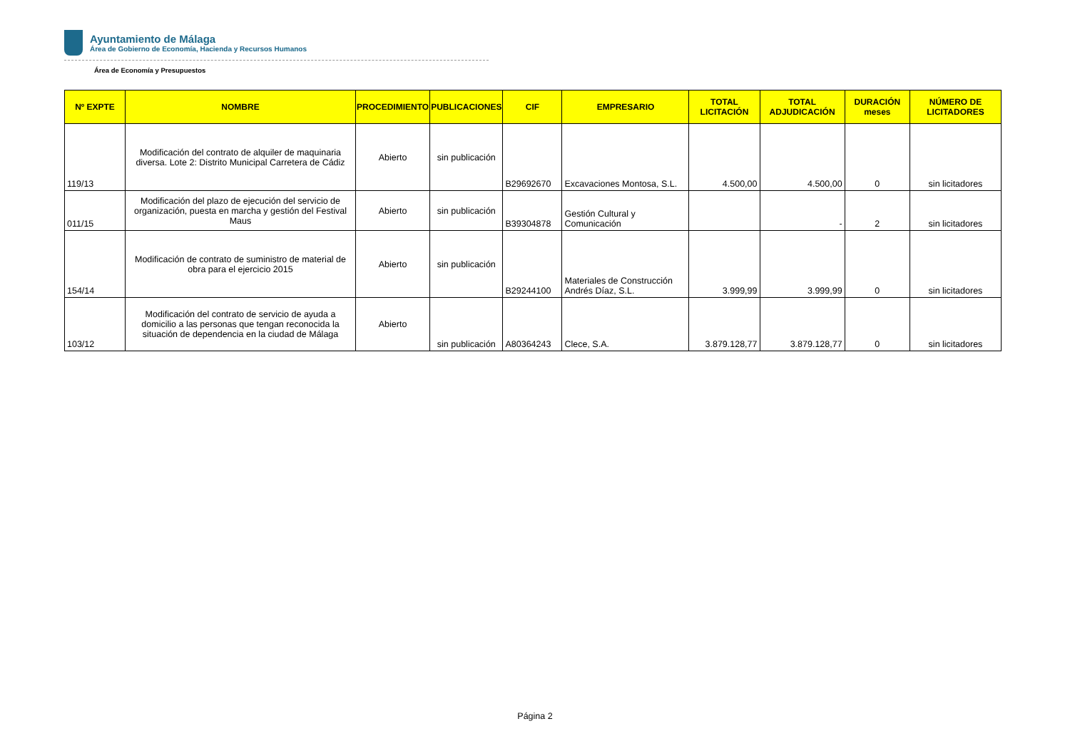Ayuntamiento de Málaga
Área de Gobierno de Economía, Hacienda y Recursos Humanos
Área de Economía y Presupuestos
| Nº EXPTE | NOMBRE | PROCEDIMIENTO | PUBLICACIONES | CIF | EMPRESARIO | TOTAL LICITACIÓN | TOTAL ADJUDICACIÓN | DURACIÓN meses | NÚMERO DE LICITADORES |
| --- | --- | --- | --- | --- | --- | --- | --- | --- | --- |
| 119/13 | Modificación del contrato de alquiler de maquinaria diversa. Lote 2: Distrito Municipal Carretera de Cádiz | Abierto | sin publicación | B29692670 | Excavaciones Montosa, S.L. | 4.500,00 | 4.500,00 | 0 | sin licitadores |
| 011/15 | Modificación del plazo de ejecución del servicio de organización, puesta en marcha y gestión del Festival Maus | Abierto | sin publicación | B39304878 | Gestión Cultural y Comunicación | | - | 2 | sin licitadores |
| 154/14 | Modificación de contrato de suministro de material de obra para el ejercicio 2015 | Abierto | sin publicación | B29244100 | Materiales de Construcción Andrés Díaz, S.L. | 3.999,99 | 3.999,99 | 0 | sin licitadores |
| 103/12 | Modificación del contrato de servicio de ayuda a domicilio a las personas que tengan reconocida la situación de dependencia en la ciudad de Málaga | Abierto | sin publicación | A80364243 | Clece, S.A. | 3.879.128,77 | 3.879.128,77 | 0 | sin licitadores |
Página 2